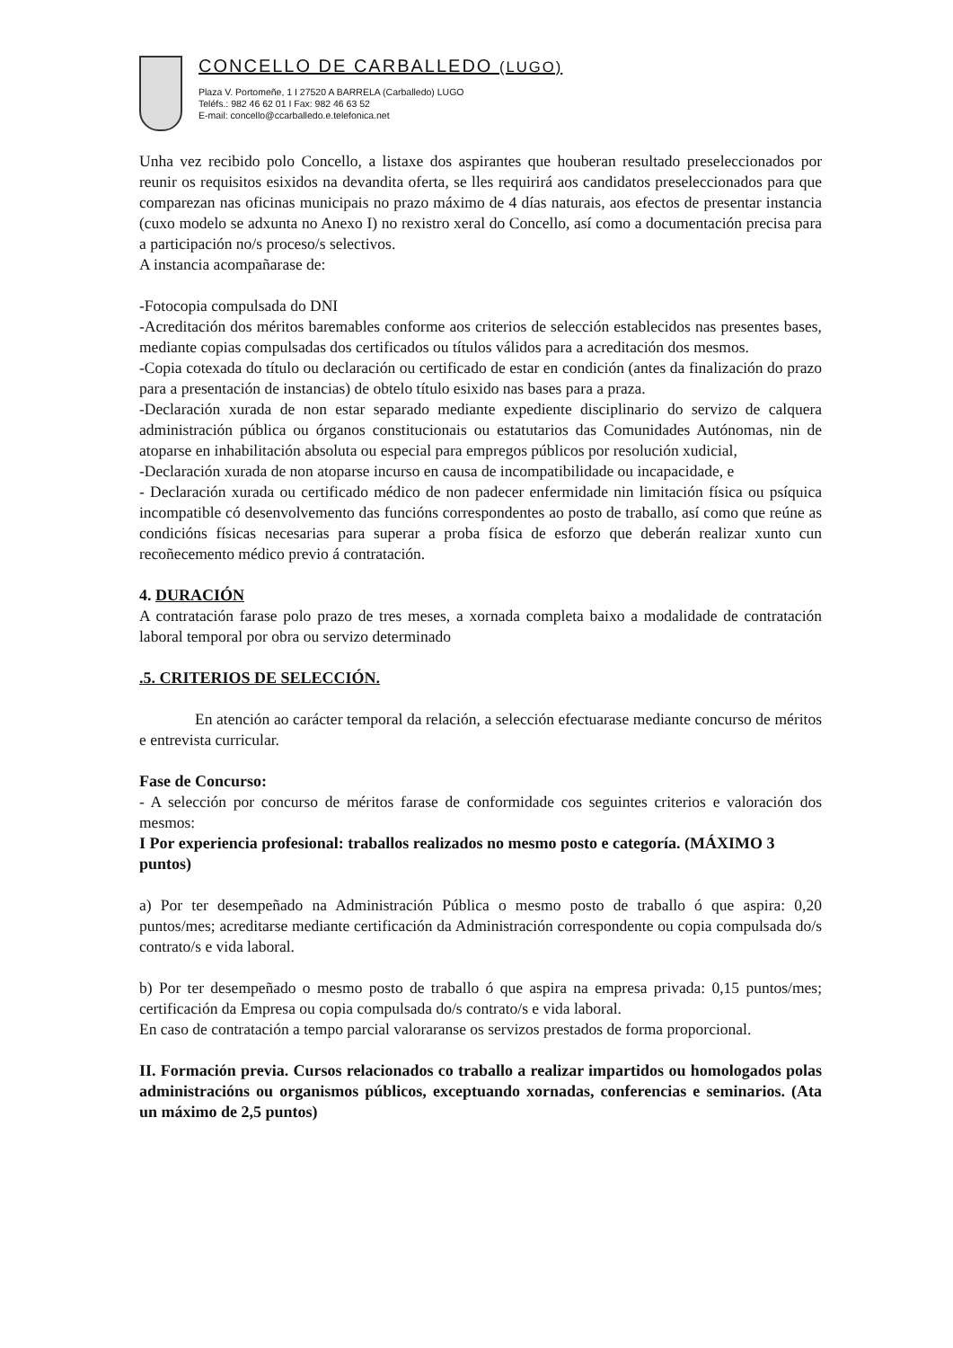CONCELLO DE CARBALLEDO (LUGO)
Plaza V. Portomeñe, 1 I 27520 A BARRELA (Carballedo) LUGO
Teléfs.: 982 46 62 01 I Fax: 982 46 63 52
E-mail: concello@ccarballedo.e.telefonica.net
Unha vez recibido polo Concello, a listaxe dos aspirantes que houberan resultado preseleccionados por reunir os requisitos esixidos na devandita oferta, se lles requirirá aos candidatos preseleccionados para que comparezan nas oficinas municipais no prazo máximo de 4 días naturais, aos efectos de presentar instancia (cuxo modelo se adxunta no Anexo I) no rexistro xeral do Concello, así como a documentación precisa para a participación no/s proceso/s selectivos.
A instancia acompañarase de:
-Fotocopia compulsada do DNI
-Acreditación dos méritos baremables conforme aos criterios de selección establecidos nas presentes bases, mediante copias compulsadas dos certificados ou títulos válidos para a acreditación dos mesmos.
-Copia cotexada do título ou declaración ou certificado de estar en condición (antes da finalización do prazo para a presentación de instancias) de obtelo título esixido nas bases para a praza.
-Declaración xurada de non estar separado mediante expediente disciplinario do servizo de calquera administración pública ou órganos constitucionais ou estatutarios das Comunidades Autónomas, nin de atoparse en inhabilitación absoluta ou especial para empregos públicos por resolución xudicial,
-Declaración xurada de non atoparse incurso en causa de incompatibilidade ou incapacidade, e
- Declaración xurada ou certificado médico de non padecer enfermidade nin limitación física ou psíquica incompatible có desenvolvemento das funcións correspondentes ao posto de traballo, así como que reúne as condicións físicas necesarias para superar a proba física de esforzo que deberán realizar xunto cun recoñecemento médico previo á contratación.
4. DURACIÓN
A contratación farase polo prazo de tres meses, a xornada completa baixo a modalidade de contratación laboral temporal por obra ou servizo determinado
.5. CRITERIOS DE SELECCIÓN.
En atención ao carácter temporal da relación, a selección efectuarase mediante concurso de méritos e entrevista curricular.
Fase de Concurso:
- A selección por concurso de méritos farase de conformidade cos seguintes criterios e valoración dos mesmos:
I Por experiencia profesional: traballos realizados no mesmo posto e categoría. (MÁXIMO 3 puntos)
a) Por ter desempeñado na Administración Pública o mesmo posto de traballo ó que aspira: 0,20 puntos/mes; acreditarse mediante certificación da Administración correspondente ou copia compulsada do/s contrato/s e vida laboral.
b) Por ter desempeñado o mesmo posto de traballo ó que aspira na empresa privada: 0,15 puntos/mes; certificación da Empresa ou copia compulsada do/s contrato/s e vida laboral.
En caso de contratación a tempo parcial valoraranse os servizos prestados de forma proporcional.
II. Formación previa. Cursos relacionados co traballo a realizar impartidos ou homologados polas administracións ou organismos públicos, exceptuando xornadas, conferencias e seminarios. (Ata un máximo de 2,5 puntos)